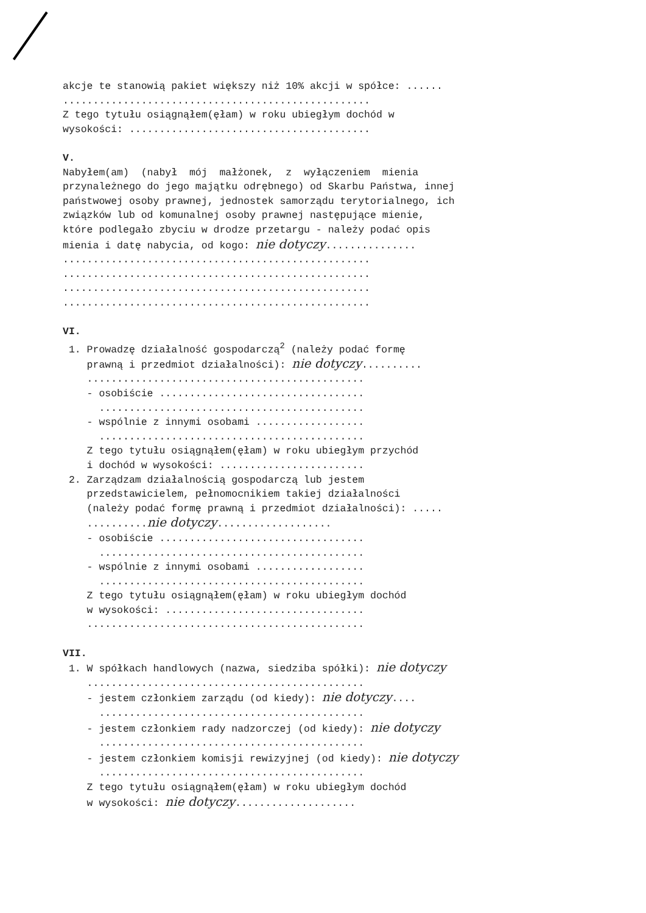akcje te stanowią pakiet większy niż 10% akcji w spółce: ...... ................................................... Z tego tytułu osiągnąłem(ęłam) w roku ubiegłym dochód w wysokości: ........................................ V. Nabyłem(am) (nabył mój małżonek, z wyłączeniem mienia przynależnego do jego majątku odrębnego) od Skarbu Państwa, innej państwowej osoby prawnej, jednostek samorządu terytorialnego, ich związków lub od komunalnej osoby prawnej następujące mienie, które podlegało zbyciu w drodze przetargu - należy podać opis mienia i datę nabycia, od kogo: nie dotyczy............... ................................................... ................................................... ................................................... ................................................... VI. 1. Prowadzę działalność gospodarczą<sup>2</sup> (należy podać formę prawną i przedmiot działalności): nie dotyczy.......... .............................................. - osobiście .................................. ............................................ - wspólnie z innymi osobami .................. ............................................ Z tego tytułu osiągnąłem(ęłam) w roku ubiegłym przychód i dochód w wysokości: ........................ 2. Zarządzam działalnością gospodarczą lub jestem przedstawicielem, pełnomocnikiem takiej działalności (należy podać formę prawną i przedmiot działalności): ..... ..........nie dotyczy................... - osobiście .................................. ............................................ - wspólnie z innymi osobami .................. ............................................ Z tego tytułu osiągnąłem(ęłam) w roku ubiegłym dochód w wysokości: ................................. .............................................. VII. 1. W spółkach handlowych (nazwa, siedziba spółki): nie dotyczy .............................................. - jestem członkiem zarządu (od kiedy): nie dotyczy.... ............................................ - jestem członkiem rady nadzorczej (od kiedy): nie dotyczy ............................................ - jestem członkiem komisji rewizyjnej (od kiedy): nie dotyczy ............................................ Z tego tytułu osiągnąłem(ęłam) w roku ubiegłym dochód w wysokości: nie dotyczy....................